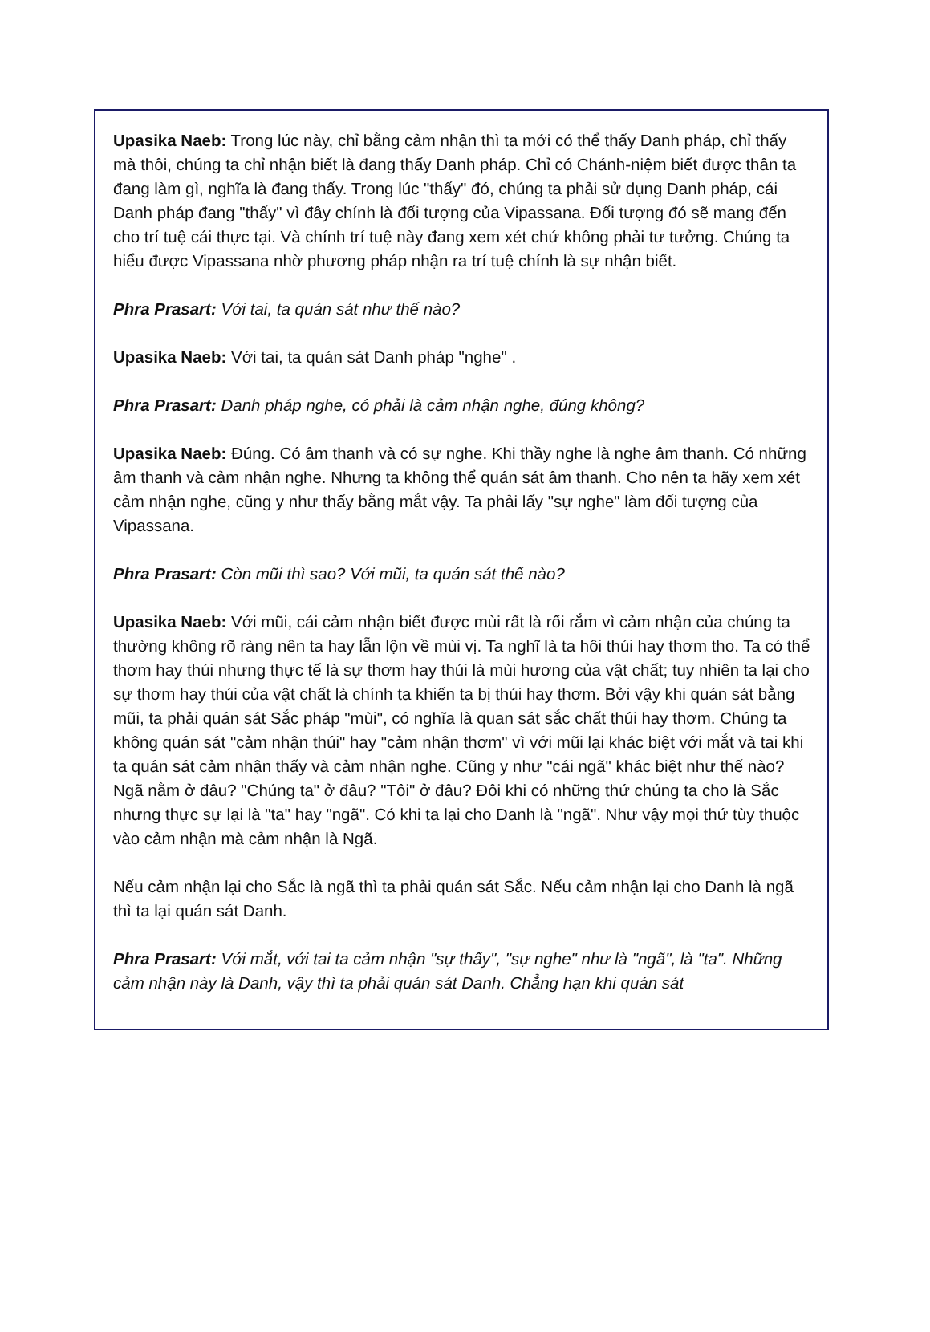Upasika Naeb: Trong lúc này, chỉ bằng cảm nhận thì ta mới có thể thấy Danh pháp, chỉ thấy mà thôi, chúng ta chỉ nhận biết là đang thấy Danh pháp. Chỉ có Chánh-niệm biết được thân ta đang làm gì, nghĩa là đang thấy. Trong lúc "thấy" đó, chúng ta phải sử dụng Danh pháp, cái Danh pháp đang "thấy" vì đây chính là đối tượng của Vipassana. Đối tượng đó sẽ mang đến cho trí tuệ cái thực tại. Và chính trí tuệ này đang xem xét chứ không phải tư tưởng. Chúng ta hiểu được Vipassana nhờ phương pháp nhận ra trí tuệ chính là sự nhận biết.
Phra Prasart: Với tai, ta quán sát như thế nào?
Upasika Naeb: Với tai, ta quán sát Danh pháp "nghe" .
Phra Prasart: Danh pháp nghe, có phải là cảm nhận nghe, đúng không?
Upasika Naeb: Đúng. Có âm thanh và có sự nghe. Khi thầy nghe là nghe âm thanh. Có những âm thanh và cảm nhận nghe. Nhưng ta không thể quán sát âm thanh. Cho nên ta hãy xem xét cảm nhận nghe, cũng y như thấy bằng mắt vậy. Ta phải lấy "sự nghe" làm đối tượng của Vipassana.
Phra Prasart: Còn mũi thì sao? Với mũi, ta quán sát thế nào?
Upasika Naeb: Với mũi, cái cảm nhận biết được mùi rất là rối rắm vì cảm nhận của chúng ta thường không rõ ràng nên ta hay lẫn lộn về mùi vị. Ta nghĩ là ta hôi thúi hay thơm tho. Ta có thể thơm hay thúi nhưng thực tế là sự thơm hay thúi là mùi hương của vật chất; tuy nhiên ta lại cho sự thơm hay thúi của vật chất là chính ta khiến ta bị thúi hay thơm. Bởi vậy khi quán sát bằng mũi, ta phải quán sát Sắc pháp "mùi", có nghĩa là quan sát sắc chất thúi hay thơm. Chúng ta không quán sát "cảm nhận thúi" hay "cảm nhận thơm" vì với mũi lại khác biệt với mắt và tai khi ta quán sát cảm nhận thấy và cảm nhận nghe. Cũng y như "cái ngã" khác biệt như thế nào? Ngã nằm ở đâu? "Chúng ta" ở đâu? "Tôi" ở đâu? Đôi khi có những thứ chúng ta cho là Sắc nhưng thực sự lại là "ta" hay "ngã". Có khi ta lại cho Danh là "ngã". Như vậy mọi thứ tùy thuộc vào cảm nhận mà cảm nhận là Ngã.
Nếu cảm nhận lại cho Sắc là ngã thì ta phải quán sát Sắc. Nếu cảm nhận lại cho Danh là ngã thì ta lại quán sát Danh.
Phra Prasart: Với mắt, với tai ta cảm nhận "sự thấy", "sự nghe" như là "ngã", là "ta". Những cảm nhận này là Danh, vậy thì ta phải quán sát Danh. Chẳng hạn khi quán sát